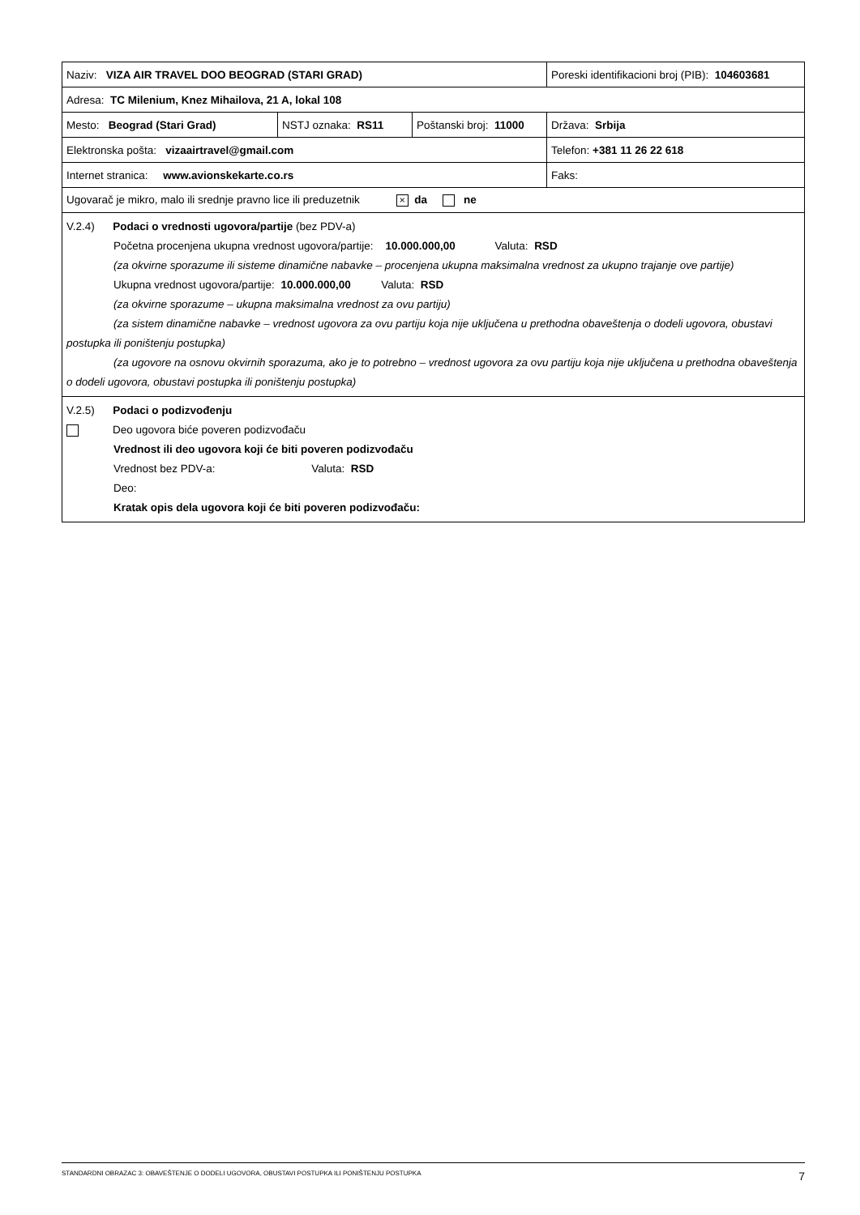| Naziv: VIZA AIR TRAVEL DOO BEOGRAD (STARI GRAD) | | | Poreski identifikacioni broj (PIB): 104603681 |
| Adresa: TC Milenium, Knez Mihailova, 21 A, lokal 108 | | | |
| Mesto: Beograd (Stari Grad) | NSTJ oznaka: RS11 | Poštanski broj: 11000 | Država: Srbija |
| Elektronska pošta: vizaairtravel@gmail.com | | | Telefon: +381 11 26 22 618 |
| Internet stranica: www.avionskekarte.co.rs | | | Faks: |
| Ugovarač je mikro, malo ili srednje pravno lice ili preduzetnik × da ne | | | |
V.2.4) Podaci o vrednosti ugovora/partije (bez PDV-a)
Početna procenjena ukupna vrednost ugovora/partije: 10.000.000,00 Valuta: RSD
(za okvirne sporazume ili sisteme dinamične nabavke – procenjena ukupna maksimalna vrednost za ukupno trajanje ove partije)
Ukupna vrednost ugovora/partije: 10.000.000,00 Valuta: RSD
(za okvirne sporazume – ukupna maksimalna vrednost za ovu partiju)
(za sistem dinamične nabavke – vrednost ugovora za ovu partiju koja nije uključena u prethodna obaveštenja o dodeli ugovora, obustavi postupka ili poništenju postupka)
(za ugovore na osnovu okvirnih sporazuma, ako je to potrebno – vrednost ugovora za ovu partiju koja nije uključena u prethodna obaveštenja o dodeli ugovora, obustavi postupka ili poništenju postupka)
V.2.5) Podaci o podizvođenju
Deo ugovora biće poveren podizvođaču
Vrednost ili deo ugovora koji će biti poveren podizvođaču
Vrednost bez PDV-a: Valuta: RSD
Deo:
Kratak opis dela ugovora koji će biti poveren podizvođaču:
STANDARDNI OBRAZAC 3: OBAVEŠTENJE O DODELI UGOVORA, OBUSTAVI POSTUPKA ILI PONIŠTENJU POSTUPKA 7